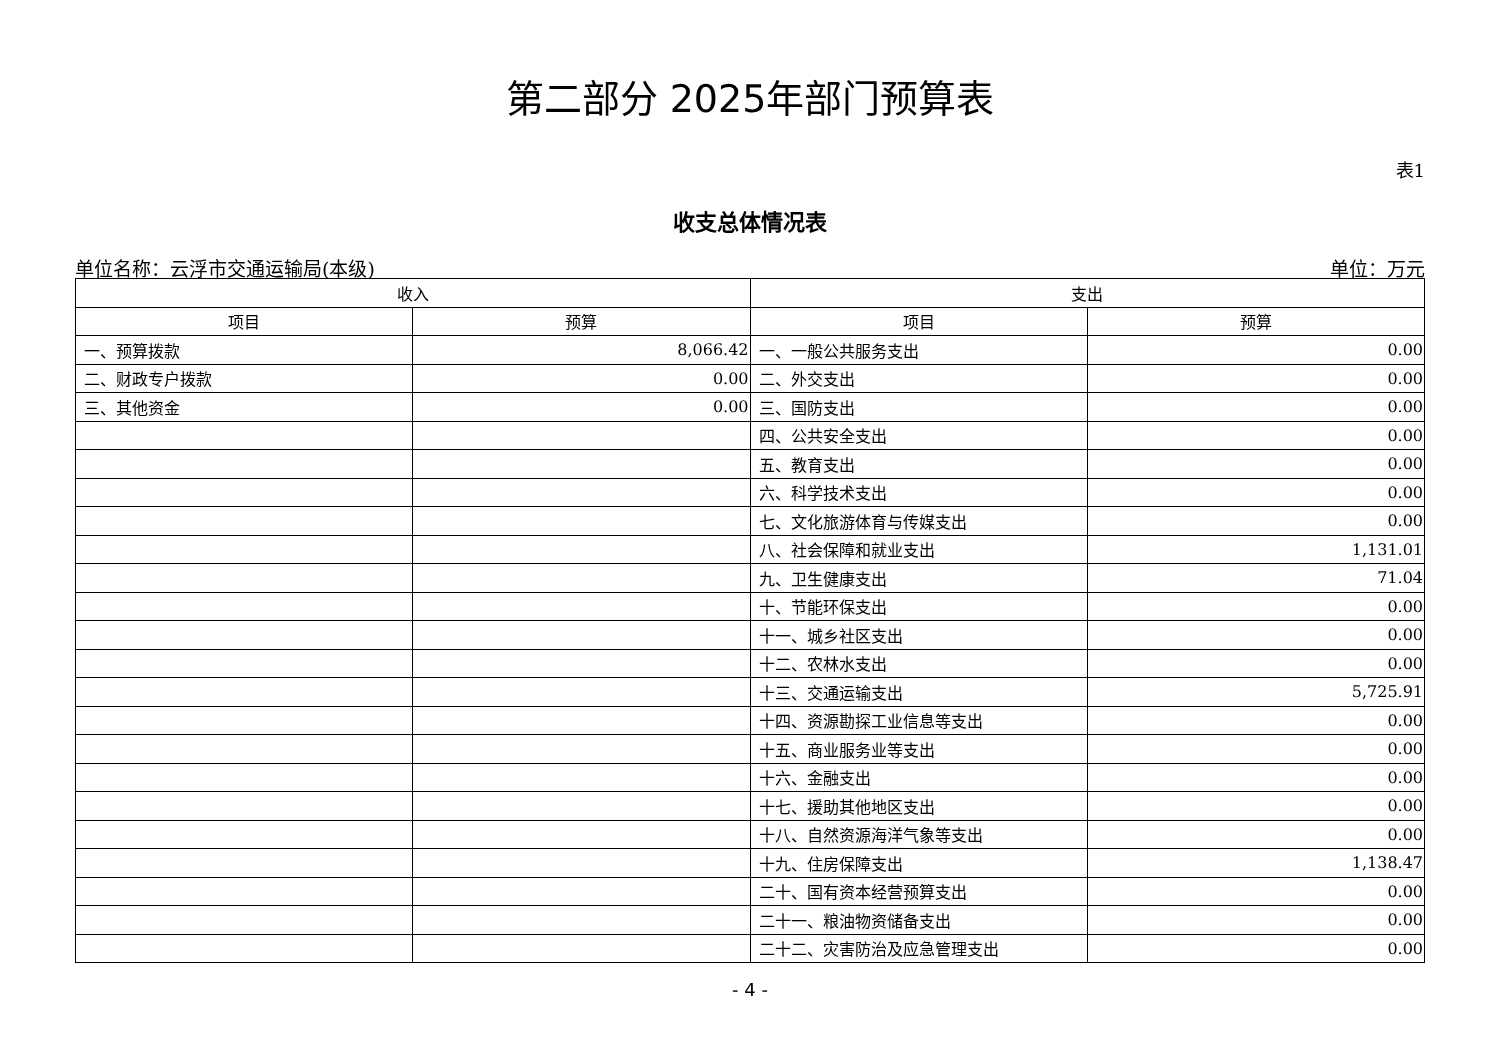第二部分 2025年部门预算表
表1
收支总体情况表
单位名称：云浮市交通运输局(本级) 单位：万元
| 收入 | | 支出 | |
| --- | --- | --- | --- |
| 项目 | 预算 | 项目 | 预算 |
| 一、预算拨款 | 8,066.42 | 一、一般公共服务支出 | 0.00 |
| 二、财政专户拨款 | 0.00 | 二、外交支出 | 0.00 |
| 三、其他资金 | 0.00 | 三、国防支出 | 0.00 |
| | | 四、公共安全支出 | 0.00 |
| | | 五、教育支出 | 0.00 |
| | | 六、科学技术支出 | 0.00 |
| | | 七、文化旅游体育与传媒支出 | 0.00 |
| | | 八、社会保障和就业支出 | 1,131.01 |
| | | 九、卫生健康支出 | 71.04 |
| | | 十、节能环保支出 | 0.00 |
| | | 十一、城乡社区支出 | 0.00 |
| | | 十二、农林水支出 | 0.00 |
| | | 十三、交通运输支出 | 5,725.91 |
| | | 十四、资源勘探工业信息等支出 | 0.00 |
| | | 十五、商业服务业等支出 | 0.00 |
| | | 十六、金融支出 | 0.00 |
| | | 十七、援助其他地区支出 | 0.00 |
| | | 十八、自然资源海洋气象等支出 | 0.00 |
| | | 十九、住房保障支出 | 1,138.47 |
| | | 二十、国有资本经营预算支出 | 0.00 |
| | | 二十一、粮油物资储备支出 | 0.00 |
| | | 二十二、灾害防治及应急管理支出 | 0.00 |
- 4 -